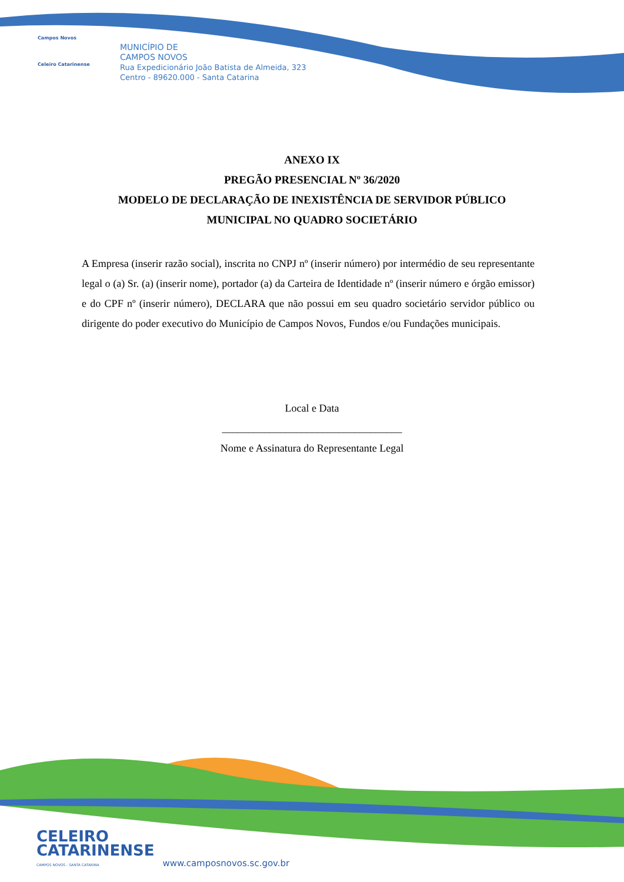Campos Novos
Celeiro Catarinense
MUNICÍPIO DE
CAMPOS NOVOS
Rua Expedicionário João Batista de Almeida, 323
Centro - 89620.000 - Santa Catarina
ANEXO IX
PREGÃO PRESENCIAL Nº 36/2020
MODELO DE DECLARAÇÃO DE INEXISTÊNCIA DE SERVIDOR PÚBLICO
MUNICIPAL NO QUADRO SOCIETÁRIO
A Empresa (inserir razão social), inscrita no CNPJ nº (inserir número) por intermédio de seu representante legal o (a) Sr. (a) (inserir nome), portador (a) da Carteira de Identidade nº (inserir número e órgão emissor) e do CPF nº (inserir número), DECLARA que não possui em seu quadro societário servidor público ou dirigente do poder executivo do Município de Campos Novos, Fundos e/ou Fundações municipais.
Local e Data
__________________________________
Nome e Assinatura do Representante Legal
CELEIRO
CATARINENSE
CAMPOS NOVOS - SANTA CATARINA
www.camposnovos.sc.gov.br